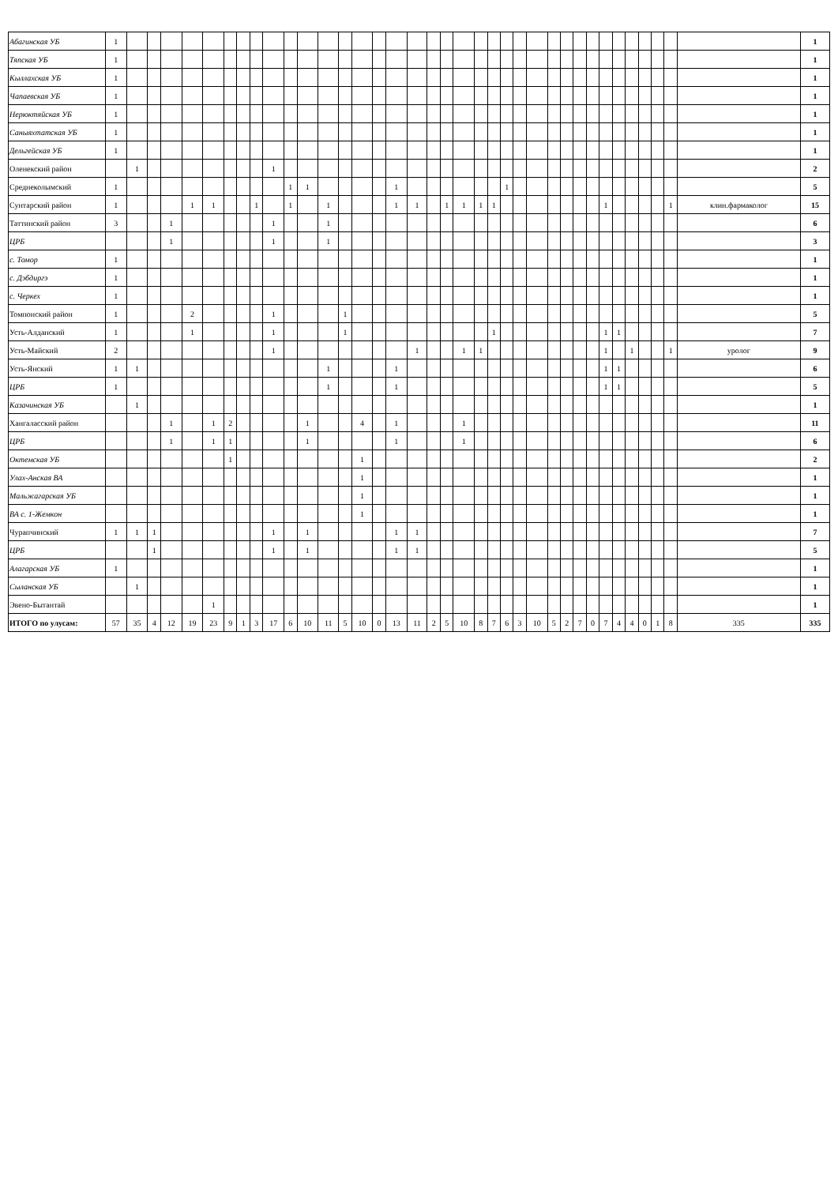| Абагинская УБ | 1 | | | | | | | | | | | | | | | | | | | | | | | | | | | | | | | | | | | | | 1 |
| Тяпская УБ | 1 | | | | | | | | | | | | | | | | | | | | | | | | | | | | | | | | | | | | | 1 |
| Кыллахская УБ | 1 | | | | | | | | | | | | | | | | | | | | | | | | | | | | | | | | | | | | | 1 |
| Чапаевская УБ | 1 | | | | | | | | | | | | | | | | | | | | | | | | | | | | | | | | | | | | | 1 |
| Нерюктяйская УБ | 1 | | | | | | | | | | | | | | | | | | | | | | | | | | | | | | | | | | | | | 1 |
| Саныяхтатская УБ | 1 | | | | | | | | | | | | | | | | | | | | | | | | | | | | | | | | | | | | | 1 |
| Дельгейская УБ | 1 | | | | | | | | | | | | | | | | | | | | | | | | | | | | | | | | | | | | | 1 |
| Оленекский район | | 1 | | | | | | | | 1 | | | | | | | | | | | | | | | | | | | | | | | | | | | | 2 |
| Среднеколымский | 1 | | | | | | | | | | 1 | 1 | | | | | 1 | | | | | | | 1 | | | | | | | | | | | | | | 5 |
| Сунтарский район | 1 | | | | 1 | 1 | | | 1 | | 1 | | 1 | | | | 1 | 1 | | 1 | 1 | 1 | 1 | | | | | | | | 1 | | | | | 1 | клин.фармаколог | 15 |
| Таттинский район | 3 | | | 1 | | | | | | 1 | | | 1 | | | | | | | | | | | | | | | | | | | | | | | | | 6 |
| ЦРБ | | | | 1 | | | | | | 1 | | | 1 | | | | | | | | | | | | | | | | | | | | | | | | | 3 |
| с. Томор | 1 | | | | | | | | | | | | | | | | | | | | | | | | | | | | | | | | | | | | | 1 |
| с. Дэбдиргэ | 1 | | | | | | | | | | | | | | | | | | | | | | | | | | | | | | | | | | | | | 1 |
| с. Черкех | 1 | | | | | | | | | | | | | | | | | | | | | | | | | | | | | | | | | | | | | 1 |
| Томпонский район | 1 | | | | 2 | | | | | 1 | | | | 1 | | | | | | | | | | | | | | | | | | | | | | | | 5 |
| Усть-Алданский | 1 | | | | 1 | | | | | 1 | | | | 1 | | | | | | | | | 1 | | | | | | | | 1 | 1 | | | | | | 7 |
| Усть-Майский | 2 | | | | | | | | | 1 | | | | | | | | 1 | | | 1 | 1 | | | | | | | | | 1 | | 1 | | | 1 | уролог | 9 |
| Усть-Янский | 1 | 1 | | | | | | | | | | | 1 | | | | 1 | | | | | | | | | | | | | | 1 | 1 | | | | | | 6 |
| ЦРБ | 1 | | | | | | | | | | | | 1 | | | | 1 | | | | | | | | | | | | | | 1 | 1 | | | | | | 5 |
| Казачинская УБ | | 1 | | | | | | | | | | | | | | | | | | | | | | | | | | | | | | | | | | | | 1 |
| Хангаласский район | | | | 1 | | 1 | 2 | | | | | 1 | | | 4 | | 1 | | | | 1 | | | | | | | | | | | | | | | | | 11 |
| ЦРБ | | | | 1 | | 1 | 1 | | | | | 1 | | | | | 1 | | | | 1 | | | | | | | | | | | | | | | | | 6 |
| Октемская УБ | | | | | | | 1 | | | | | | | | 1 | | | | | | | | | | | | | | | | | | | | | | | 2 |
| Улах-Анская ВА | | | | | | | | | | | | | | | 1 | | | | | | | | | | | | | | | | | | | | | | | 1 |
| Мальжагарская УБ | | | | | | | | | | | | | | | 1 | | | | | | | | | | | | | | | | | | | | | | | 1 |
| ВА с. 1-Жемкон | | | | | | | | | | | | | | | 1 | | | | | | | | | | | | | | | | | | | | | | | 1 |
| Чурапчинский | 1 | 1 | 1 | | | | | | | 1 | | 1 | | | | | 1 | 1 | | | | | | | | | | | | | | | | | | | | 7 |
| ЦРБ | | | 1 | | | | | | | 1 | | 1 | | | | | 1 | 1 | | | | | | | | | | | | | | | | | | | | 5 |
| Алагарская УБ | 1 | | | | | | | | | | | | | | | | | | | | | | | | | | | | | | | | | | | | | 1 |
| Сыланская УБ | | 1 | | | | | | | | | | | | | | | | | | | | | | | | | | | | | | | | | | | | 1 |
| Эвено-Бытантай | | | | | | 1 | | | | | | | | | | | | | | | | | | | | | | | | | | | | | | | | 1 |
| ИТОГО по улусам: | 57 | 35 | 4 | 12 | 19 | 23 | 9 | 1 | 3 | 17 | 6 | 10 | 11 | 5 | 10 | 0 | 13 | 11 | 2 | 5 | 10 | 8 | 7 | 6 | 3 | 10 | 5 | 2 | 7 | 0 | 7 | 4 | 4 | 0 | 1 | 8 | 335 | 335 |